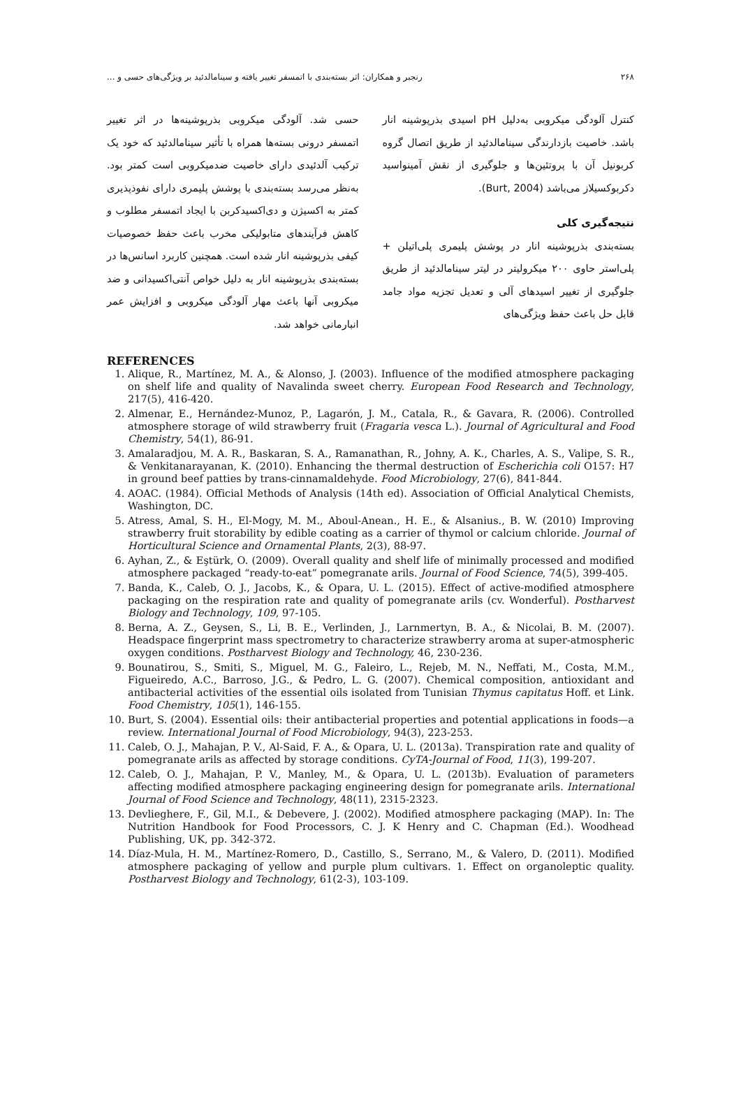۲۶۸ رنجبر و همکاران: اثر بسته‌بندی با اتمسفر تغییر یافته و سینامالدئید بر ویژگی‌های حسی و ...
کنترل آلودگی میکروبی به‌دلیل pH اسیدی بذرپوشینه انار باشد. خاصیت بازدارندگی سینامالدئید از طریق اتصال گروه کربونیل آن با پروتئین‌ها و جلوگیری از نقش آمینواسید دکربوکسیلاز می‌باشد (Burt, 2004).
نتیجه‌گیری کلی
بسته‌بندی بذرپوشینه انار در پوشش پلیمری پلی‌اتیلن + پلی‌استر حاوی ۲۰۰ میکرولیتر در لیتر سینامالدئید از طریق جلوگیری از تغییر اسیدهای آلی و تعدیل تجزیه مواد جامد قابل حل باعث حفظ ویژگی‌های
حسی شد. آلودگی میکروبی بذرپوشینه‌ها در اثر تغییر اتمسفر درونی بسته‌ها همراه با تأثیر سینامالدئید که خود یک ترکیب آلدئیدی دارای خاصیت ضدمیکروبی است کمتر بود. به‌نظر می‌رسد بسته‌بندی با پوشش پلیمری دارای نفوذپذیری کمتر به اکسیژن و دی‌اکسیدکربن با ایجاد اتمسفر مطلوب و کاهش فرآیندهای متابولیکی مخرب باعث حفظ خصوصیات کیفی بذرپوشینه انار شده است. همچنین کاربرد اسانس‌ها در بسته‌بندی بذرپوشینه انار به دلیل خواص آنتی‌اکسیدانی و ضد میکروبی آنها باعث مهار آلودگی میکروبی و افزایش عمر انبارمانی خواهد شد.
REFERENCES
1. Alique, R., Martínez, M. A., & Alonso, J. (2003). Influence of the modified atmosphere packaging on shelf life and quality of Navalinda sweet cherry. European Food Research and Technology, 217(5), 416-420.
2. Almenar, E., Hernández-Munoz, P., Lagarón, J. M., Catala, R., & Gavara, R. (2006). Controlled atmosphere storage of wild strawberry fruit (Fragaria vesca L.). Journal of Agricultural and Food Chemistry, 54(1), 86-91.
3. Amalaradjou, M. A. R., Baskaran, S. A., Ramanathan, R., Johny, A. K., Charles, A. S., Valipe, S. R., & Venkitanarayanan, K. (2010). Enhancing the thermal destruction of Escherichia coli O157: H7 in ground beef patties by trans-cinnamaldehyde. Food Microbiology, 27(6), 841-844.
4. AOAC. (1984). Official Methods of Analysis (14th ed). Association of Official Analytical Chemists, Washington, DC.
5. Atress, Amal, S. H., El-Mogy, M. M., Aboul-Anean., H. E., & Alsanius., B. W. (2010) Improving strawberry fruit storability by edible coating as a carrier of thymol or calcium chloride. Journal of Horticultural Science and Ornamental Plants, 2(3), 88-97.
6. Ayhan, Z., & Eştürk, O. (2009). Overall quality and shelf life of minimally processed and modified atmosphere packaged “ready-to-eat” pomegranate arils. Journal of Food Science, 74(5), 399-405.
7. Banda, K., Caleb, O. J., Jacobs, K., & Opara, U. L. (2015). Effect of active-modified atmosphere packaging on the respiration rate and quality of pomegranate arils (cv. Wonderful). Postharvest Biology and Technology, 109, 97-105.
8. Berna, A. Z., Geysen, S., Li, B. E., Verlinden, J., Larnmertyn, B. A., & Nicolai, B. M. (2007). Headspace fingerprint mass spectrometry to characterize strawberry aroma at super-atmospheric oxygen conditions. Postharvest Biology and Technology, 46, 230-236.
9. Bounatirou, S., Smiti, S., Miguel, M. G., Faleiro, L., Rejeb, M. N., Neffati, M., Costa, M.M., Figueiredo, A.C., Barroso, J.G., & Pedro, L. G. (2007). Chemical composition, antioxidant and antibacterial activities of the essential oils isolated from Tunisian Thymus capitatus Hoff. et Link. Food Chemistry, 105(1), 146-155.
10. Burt, S. (2004). Essential oils: their antibacterial properties and potential applications in foods—a review. International Journal of Food Microbiology, 94(3), 223-253.
11. Caleb, O. J., Mahajan, P. V., Al-Said, F. A., & Opara, U. L. (2013a). Transpiration rate and quality of pomegranate arils as affected by storage conditions. CyTA-Journal of Food, 11(3), 199-207.
12. Caleb, O. J., Mahajan, P. V., Manley, M., & Opara, U. L. (2013b). Evaluation of parameters affecting modified atmosphere packaging engineering design for pomegranate arils. International Journal of Food Science and Technology, 48(11), 2315-2323.
13. Devlieghere, F., Gil, M.I., & Debevere, J. (2002). Modified atmosphere packaging (MAP). In: The Nutrition Handbook for Food Processors, C. J. K Henry and C. Chapman (Ed.). Woodhead Publishing, UK, pp. 342-372.
14. Díaz-Mula, H. M., Martínez-Romero, D., Castillo, S., Serrano, M., & Valero, D. (2011). Modified atmosphere packaging of yellow and purple plum cultivars. 1. Effect on organoleptic quality. Postharvest Biology and Technology, 61(2-3), 103-109.